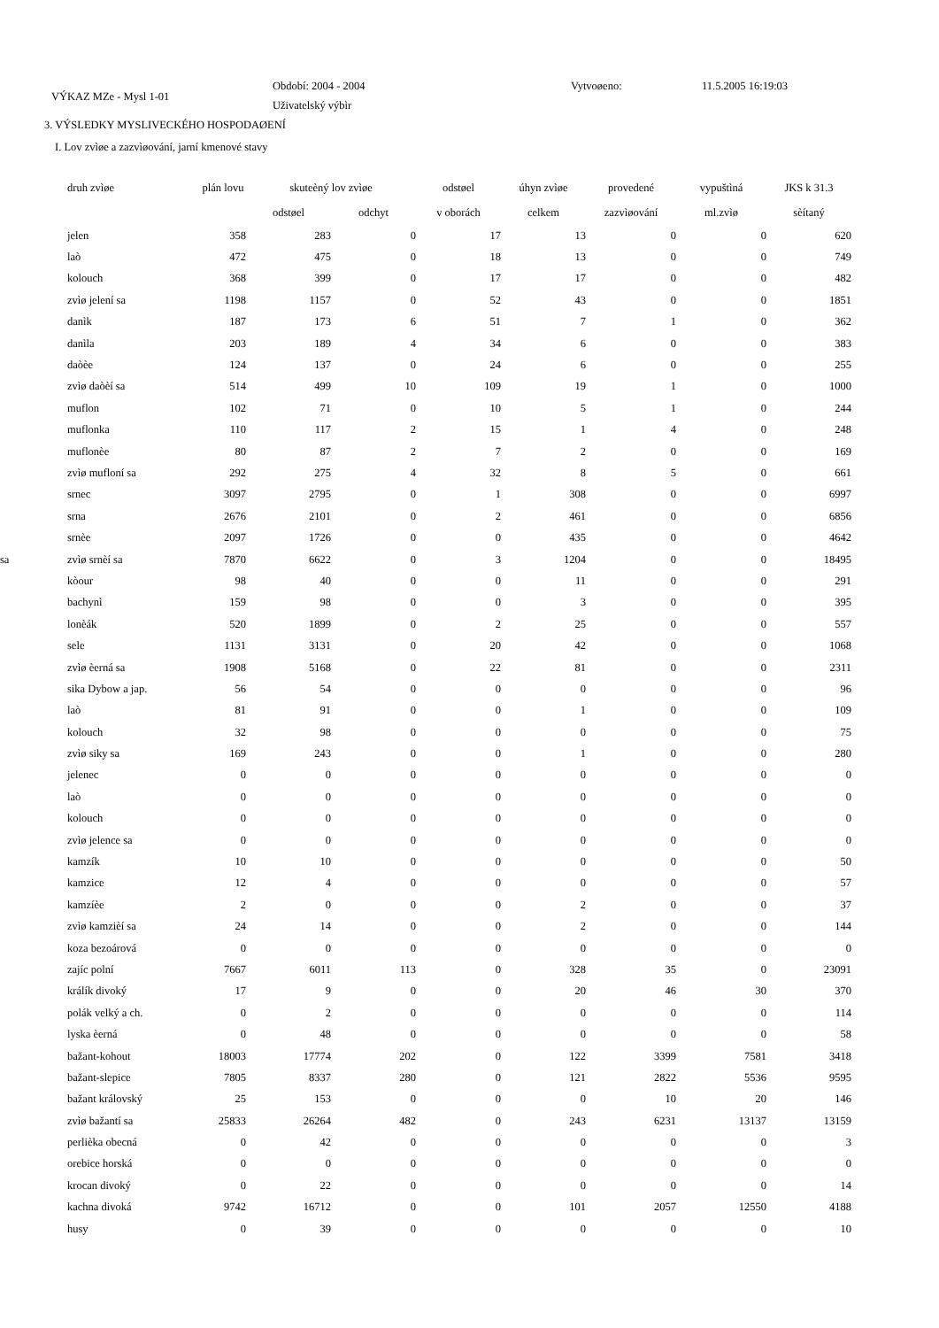VÝKAZ MZe - Mysl 1-01
Období: 2004 - 2004
Uživatelský výbìr
Vytvoøeno: 11.5.2005 16:19:03
3. VÝSLEDKY MYSLIVECKÉHO HOSPODAØENÍ
I. Lov zvìøe a zazvìøování, jarní kmenové stavy
| | druh zvìøe | plán lovu | skuteèný lov zvìøe | | odstøel | úhyn zvìøe | provedené | vypuštìná | JKS k 31.3 |
| --- | --- | --- | --- | --- | --- | --- | --- | --- | --- |
| | | | odstøel | odchyt | v oborách | celkem | zazvìøování | ml.zvìø | sèítaný |
| | jelen | 358 | 283 | 0 | 17 | 13 | 0 | 0 | 620 |
| | laò | 472 | 475 | 0 | 18 | 13 | 0 | 0 | 749 |
| | kolouch | 368 | 399 | 0 | 17 | 17 | 0 | 0 | 482 |
| | zvìø jelení sa | 1198 | 1157 | 0 | 52 | 43 | 0 | 0 | 1851 |
| | danìk | 187 | 173 | 6 | 51 | 7 | 1 | 0 | 362 |
| | danìla | 203 | 189 | 4 | 34 | 6 | 0 | 0 | 383 |
| | daòèe | 124 | 137 | 0 | 24 | 6 | 0 | 0 | 255 |
| | zvìø daòèí sa | 514 | 499 | 10 | 109 | 19 | 1 | 0 | 1000 |
| | muflon | 102 | 71 | 0 | 10 | 5 | 1 | 0 | 244 |
| | muflonka | 110 | 117 | 2 | 15 | 1 | 4 | 0 | 248 |
| | muflonèe | 80 | 87 | 2 | 7 | 2 | 0 | 0 | 169 |
| | zvìø mufloní sa | 292 | 275 | 4 | 32 | 8 | 5 | 0 | 661 |
| | srnec | 3097 | 2795 | 0 | 1 | 308 | 0 | 0 | 6997 |
| | srna | 2676 | 2101 | 0 | 2 | 461 | 0 | 0 | 6856 |
| | srnèe | 2097 | 1726 | 0 | 0 | 435 | 0 | 0 | 4642 |
| sa | zvìø srnèí sa | 7870 | 6622 | 0 | 3 | 1204 | 0 | 0 | 18495 |
| | kòour | 98 | 40 | 0 | 0 | 11 | 0 | 0 | 291 |
| | bachynì | 159 | 98 | 0 | 0 | 3 | 0 | 0 | 395 |
| | lonèák | 520 | 1899 | 0 | 2 | 25 | 0 | 0 | 557 |
| | sele | 1131 | 3131 | 0 | 20 | 42 | 0 | 0 | 1068 |
| | zvìø èerná sa | 1908 | 5168 | 0 | 22 | 81 | 0 | 0 | 2311 |
| | sika Dybow a jap. | 56 | 54 | 0 | 0 | 0 | 0 | 0 | 96 |
| | laò | 81 | 91 | 0 | 0 | 1 | 0 | 0 | 109 |
| | kolouch | 32 | 98 | 0 | 0 | 0 | 0 | 0 | 75 |
| | zvìø siky sa | 169 | 243 | 0 | 0 | 1 | 0 | 0 | 280 |
| | jelenec | 0 | 0 | 0 | 0 | 0 | 0 | 0 | 0 |
| | laò | 0 | 0 | 0 | 0 | 0 | 0 | 0 | 0 |
| | kolouch | 0 | 0 | 0 | 0 | 0 | 0 | 0 | 0 |
| | zvìø jelence sa | 0 | 0 | 0 | 0 | 0 | 0 | 0 | 0 |
| | kamzík | 10 | 10 | 0 | 0 | 0 | 0 | 0 | 50 |
| | kamzice | 12 | 4 | 0 | 0 | 0 | 0 | 0 | 57 |
| | kamzíèe | 2 | 0 | 0 | 0 | 2 | 0 | 0 | 37 |
| | zvìø kamzièí sa | 24 | 14 | 0 | 0 | 2 | 0 | 0 | 144 |
| | koza bezoárová | 0 | 0 | 0 | 0 | 0 | 0 | 0 | 0 |
| | zajíc polní | 7667 | 6011 | 113 | 0 | 328 | 35 | 0 | 23091 |
| | králík divoký | 17 | 9 | 0 | 0 | 20 | 46 | 30 | 370 |
| | polák velký a ch. | 0 | 2 | 0 | 0 | 0 | 0 | 0 | 114 |
| | lyska èerná | 0 | 48 | 0 | 0 | 0 | 0 | 0 | 58 |
| | bažant-kohout | 18003 | 17774 | 202 | 0 | 122 | 3399 | 7581 | 3418 |
| | bažant-slepice | 7805 | 8337 | 280 | 0 | 121 | 2822 | 5536 | 9595 |
| | bažant královský | 25 | 153 | 0 | 0 | 0 | 10 | 20 | 146 |
| | zvìø bažantí sa | 25833 | 26264 | 482 | 0 | 243 | 6231 | 13137 | 13159 |
| | perlièka obecná | 0 | 42 | 0 | 0 | 0 | 0 | 0 | 3 |
| | orebice horská | 0 | 0 | 0 | 0 | 0 | 0 | 0 | 0 |
| | krocan divoký | 0 | 22 | 0 | 0 | 0 | 0 | 0 | 14 |
| | kachna divoká | 9742 | 16712 | 0 | 0 | 101 | 2057 | 12550 | 4188 |
| | husy | 0 | 39 | 0 | 0 | 0 | 0 | 0 | 10 |